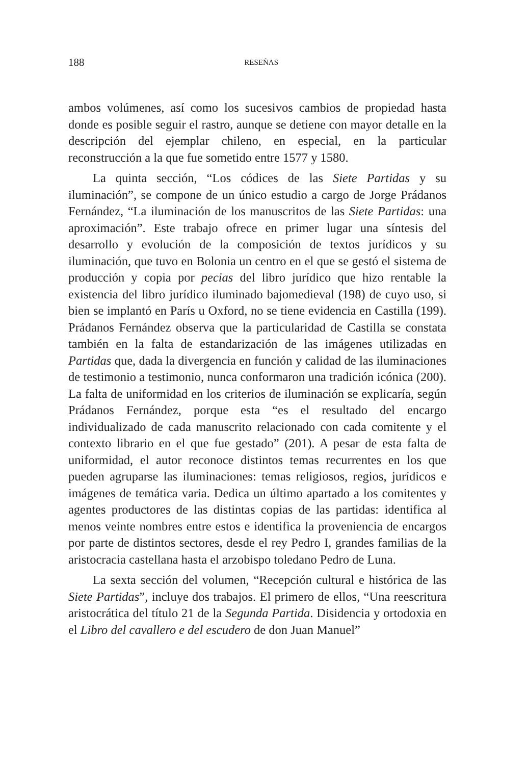188 RESEÑAS
ambos volúmenes, así como los sucesivos cambios de propiedad hasta donde es posible seguir el rastro, aunque se detiene con mayor detalle en la descripción del ejemplar chileno, en especial, en la particular reconstrucción a la que fue sometido entre 1577 y 1580.
La quinta sección, “Los códices de las Siete Partidas y su iluminación”, se compone de un único estudio a cargo de Jorge Prádanos Fernández, “La iluminación de los manuscritos de las Siete Partidas: una aproximación”. Este trabajo ofrece en primer lugar una síntesis del desarrollo y evolución de la composición de textos jurídicos y su iluminación, que tuvo en Bolonia un centro en el que se gestó el sistema de producción y copia por pecias del libro jurídico que hizo rentable la existencia del libro jurídico iluminado bajomedieval (198) de cuyo uso, si bien se implantó en París u Oxford, no se tiene evidencia en Castilla (199). Prádanos Fernández observa que la particularidad de Castilla se constata también en la falta de estandarización de las imágenes utilizadas en Partidas que, dada la divergencia en función y calidad de las iluminaciones de testimonio a testimonio, nunca conformaron una tradición icónica (200). La falta de uniformidad en los criterios de iluminación se explicaría, según Prádanos Fernández, porque esta “es el resultado del encargo individualizado de cada manuscrito relacionado con cada comitente y el contexto librario en el que fue gestado” (201). A pesar de esta falta de uniformidad, el autor reconoce distintos temas recurrentes en los que pueden agruparse las iluminaciones: temas religiosos, regios, jurídicos e imágenes de temática varia. Dedica un último apartado a los comitentes y agentes productores de las distintas copias de las partidas: identifica al menos veinte nombres entre estos e identifica la proveniencia de encargos por parte de distintos sectores, desde el rey Pedro I, grandes familias de la aristocracia castellana hasta el arzobispo toledano Pedro de Luna.
La sexta sección del volumen, “Recepción cultural e histórica de las Siete Partidas”, incluye dos trabajos. El primero de ellos, “Una reescritura aristocrática del título 21 de la Segunda Partida. Disidencia y ortodoxia en el Libro del cavallero e del escudero de don Juan Manuel”